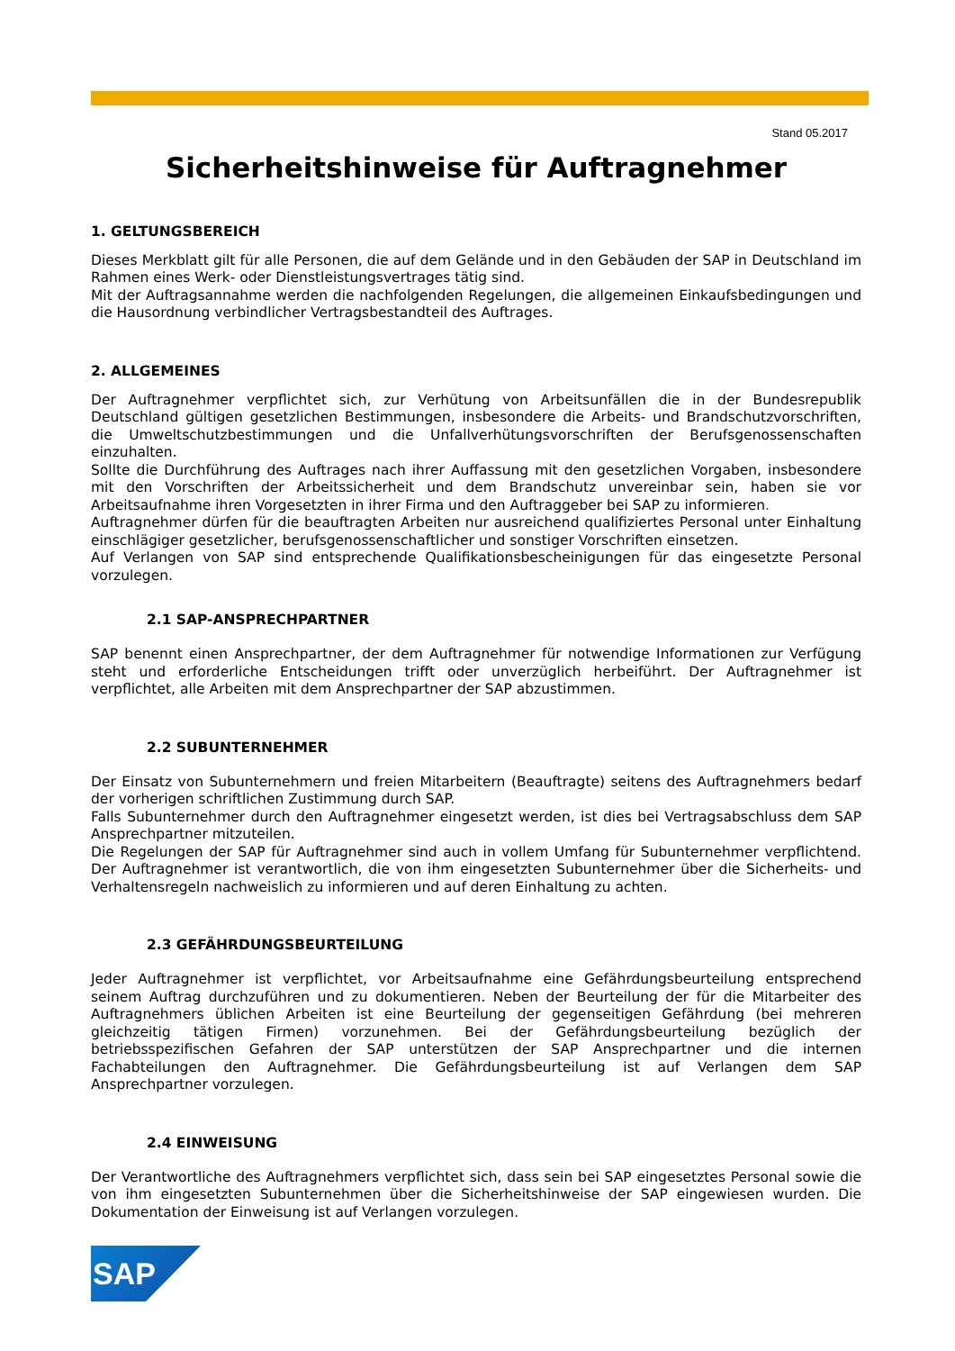Stand 05.2017
Sicherheitshinweise für Auftragnehmer
1. GELTUNGSBEREICH
Dieses Merkblatt gilt für alle Personen, die auf dem Gelände und in den Gebäuden der SAP in Deutschland im Rahmen eines Werk- oder Dienstleistungsvertrages tätig sind.
Mit der Auftragsannahme werden die nachfolgenden Regelungen, die allgemeinen Einkaufsbedingungen und die Hausordnung verbindlicher Vertragsbestandteil des Auftrages.
2. ALLGEMEINES
Der Auftragnehmer verpflichtet sich, zur Verhütung von Arbeitsunfällen die in der Bundesrepublik Deutschland gültigen gesetzlichen Bestimmungen, insbesondere die Arbeits- und Brandschutzvorschriften, die Umweltschutzbestimmungen und die Unfallverhütungsvorschriften der Berufsgenossenschaften einzuhalten.
Sollte die Durchführung des Auftrages nach ihrer Auffassung mit den gesetzlichen Vorgaben, insbesondere mit den Vorschriften der Arbeitssicherheit und dem Brandschutz unvereinbar sein, haben sie vor Arbeitsaufnahme ihren Vorgesetzten in ihrer Firma und den Auftraggeber bei SAP zu informieren.
Auftragnehmer dürfen für die beauftragten Arbeiten nur ausreichend qualifiziertes Personal unter Einhaltung einschlägiger gesetzlicher, berufsgenossenschaftlicher und sonstiger Vorschriften einsetzen.
Auf Verlangen von SAP sind entsprechende Qualifikationsbescheinigungen für das eingesetzte Personal vorzulegen.
2.1 SAP-ANSPRECHPARTNER
SAP benennt einen Ansprechpartner, der dem Auftragnehmer für notwendige Informationen zur Verfügung steht und erforderliche Entscheidungen trifft oder unverzüglich herbeiführt. Der Auftragnehmer ist verpflichtet, alle Arbeiten mit dem Ansprechpartner der SAP abzustimmen.
2.2 SUBUNTERNEHMER
Der Einsatz von Subunternehmern und freien Mitarbeitern (Beauftragte) seitens des Auftragnehmers bedarf der vorherigen schriftlichen Zustimmung durch SAP.
Falls Subunternehmer durch den Auftragnehmer eingesetzt werden, ist dies bei Vertragsabschluss dem SAP Ansprechpartner mitzuteilen.
Die Regelungen der SAP für Auftragnehmer sind auch in vollem Umfang für Subunternehmer verpflichtend. Der Auftragnehmer ist verantwortlich, die von ihm eingesetzten Subunternehmer über die Sicherheits- und Verhaltensregeln nachweislich zu informieren und auf deren Einhaltung zu achten.
2.3 GEFÄHRDUNGSBEURTEILUNG
Jeder Auftragnehmer ist verpflichtet, vor Arbeitsaufnahme eine Gefährdungsbeurteilung entsprechend seinem Auftrag durchzuführen und zu dokumentieren. Neben der Beurteilung der für die Mitarbeiter des Auftragnehmers üblichen Arbeiten ist eine Beurteilung der gegenseitigen Gefährdung (bei mehreren gleichzeitig tätigen Firmen) vorzunehmen. Bei der Gefährdungsbeurteilung bezüglich der betriebsspezifischen Gefahren der SAP unterstützen der SAP Ansprechpartner und die internen Fachabteilungen den Auftragnehmer. Die Gefährdungsbeurteilung ist auf Verlangen dem SAP Ansprechpartner vorzulegen.
2.4 EINWEISUNG
Der Verantwortliche des Auftragnehmers verpflichtet sich, dass sein bei SAP eingesetztes Personal sowie die von ihm eingesetzten Subunternehmen über die Sicherheitshinweise der SAP eingewiesen wurden. Die Dokumentation der Einweisung ist auf Verlangen vorzulegen.
SAP